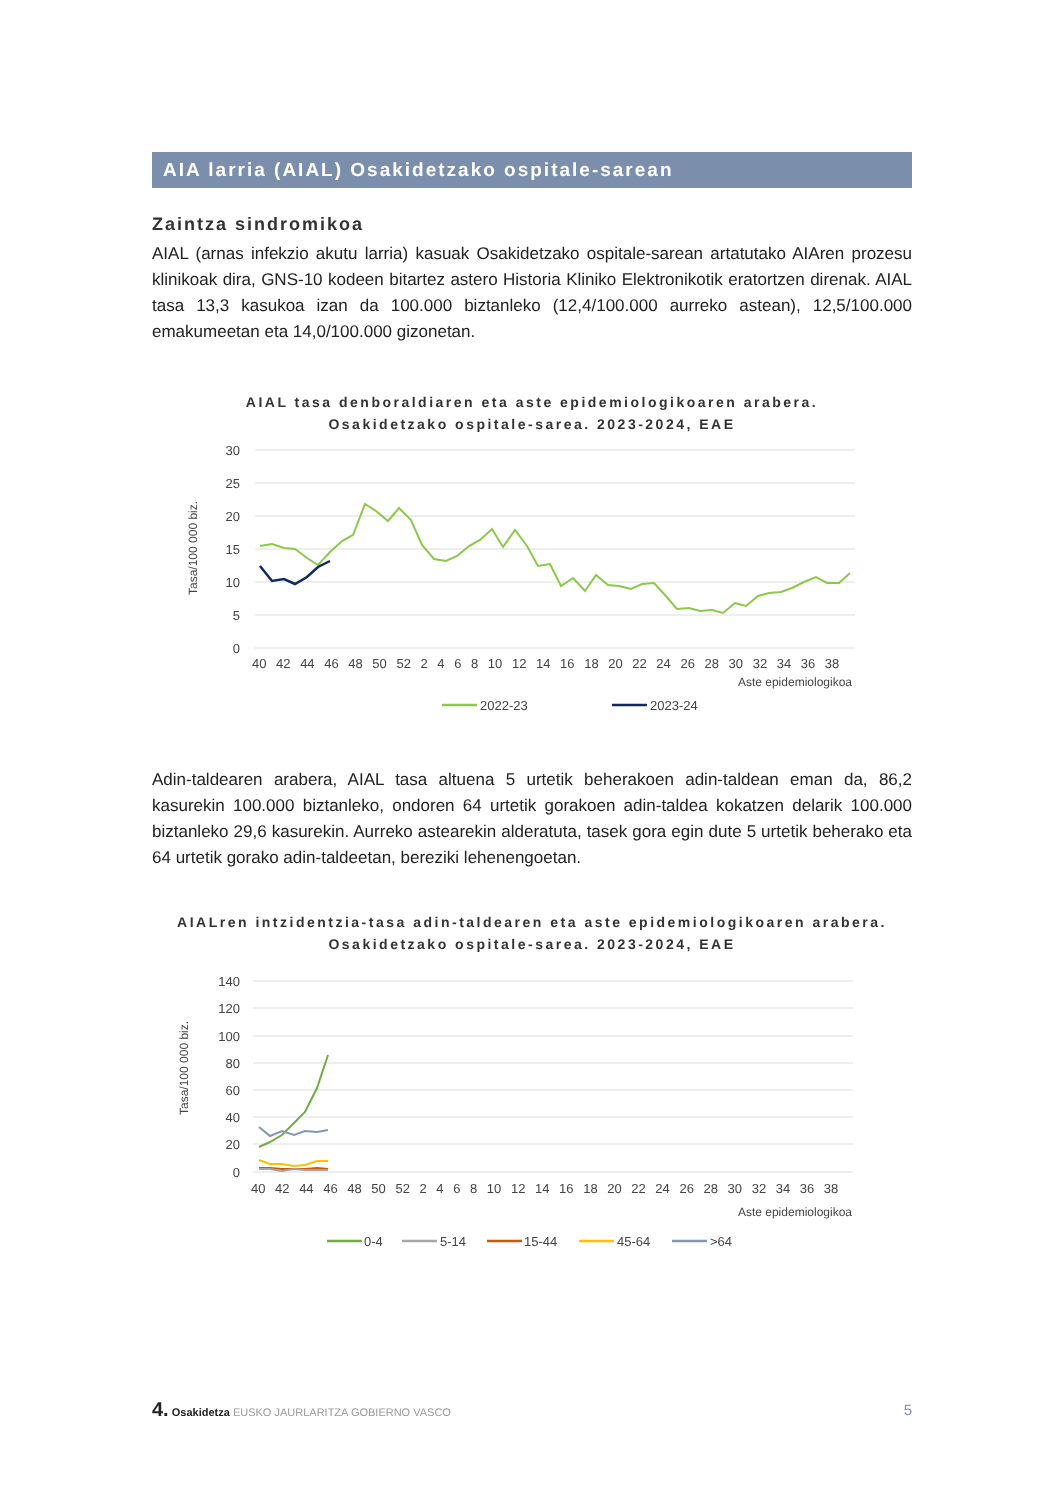AIA larria (AIAL) Osakidetzako ospitale-sarean
Zaintza sindromikoa
AIAL (arnas infekzio akutu larria) kasuak Osakidetzako ospitale-sarean artatutako AIAren prozesu klinikoak dira, GNS-10 kodeen bitartez astero Historia Kliniko Elektronikotik eratortzen direnak. AIAL tasa 13,3 kasukoa izan da 100.000 biztanleko (12,4/100.000 aurreko astean), 12,5/100.000 emakumeetan eta 14,0/100.000 gizonetan.
AIAL tasa denboraldiaren eta aste epidemiologikoaren arabera.
Osakidetzako ospitale-sarea. 2023-2024, EAE
30
25
20
15
10
5
0
Tasa/100 000 biz.
40 42 44 46 48 50 52 2 4 6 8 10 12 14 16 18 20 22 24 26 28 30 32 34 36 38
Aste epidemiologikoa
2022-23
2023-24
Adin-taldearen arabera, AIAL tasa altuena 5 urtetik beherakoen adin-taldean eman da, 86,2 kasurekin 100.000 biztanleko, ondoren 64 urtetik gorakoen adin-taldea kokatzen delarik 100.000 biztanleko 29,6 kasurekin. Aurreko astearekin alderatuta, tasek gora egin dute 5 urtetik beherako eta 64 urtetik gorako adin-taldeetan, bereziki lehenengoetan.
AIALren intzidentzia-tasa adin-taldearen eta aste epidemiologikoaren arabera.
Osakidetzako ospitale-sarea. 2023-2024, EAE
140
120
100
80
60
40
20
0
Tasa/100 000 biz.
40 42 44 46 48 50 52 2 4 6 8 10 12 14 16 18 20 22 24 26 28 30 32 34 36 38
Aste epidemiologikoa
0-4
5-14
15-44
45-64
>64
4. Osakidetza EUSKO JAURLARITZA GOBIERNO VASCO
5